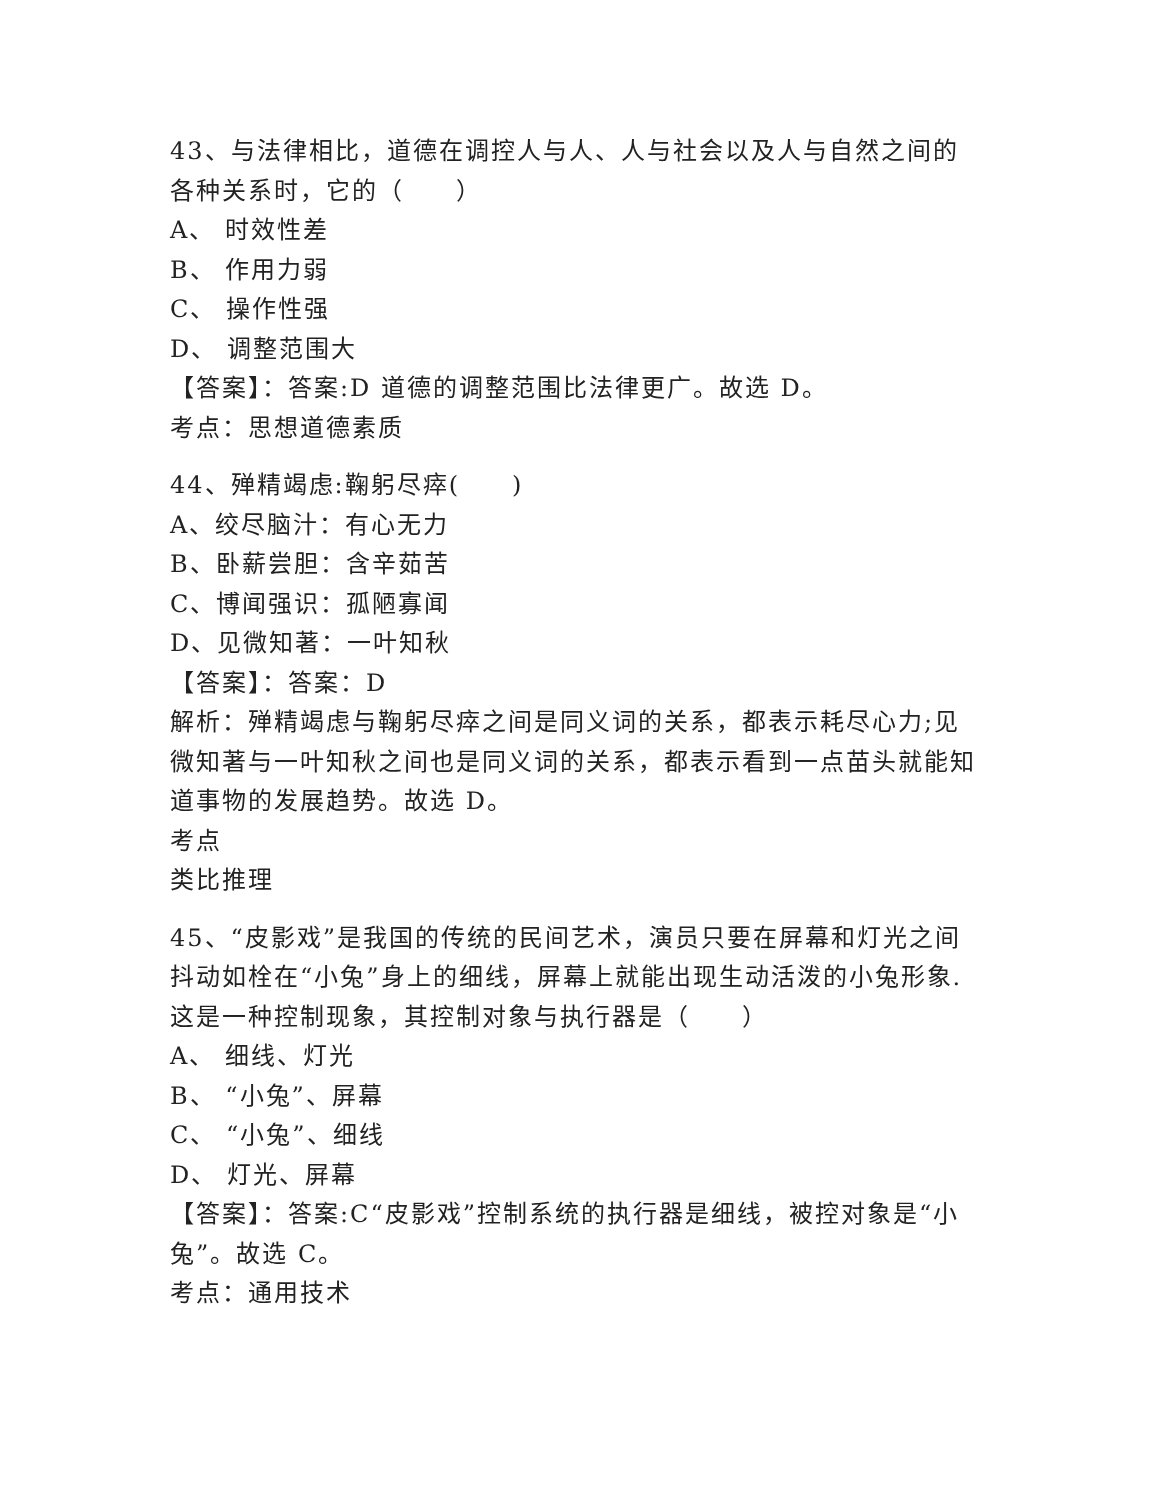43、与法律相比，道德在调控人与人、人与社会以及人与自然之间的各种关系时，它的（　　）
A、 时效性差
B、 作用力弱
C、 操作性强
D、 调整范围大
【答案】：答案:D 道德的调整范围比法律更广。故选 D。
考点：思想道德素质
44、殚精竭虑:鞠躬尽瘁(　　)
A、绞尽脑汁：有心无力
B、卧薪尝胆：含辛茹苦
C、博闻强识：孤陋寡闻
D、见微知著：一叶知秋
【答案】：答案：D
解析：殚精竭虑与鞠躬尽瘁之间是同义词的关系，都表示耗尽心力;见微知著与一叶知秋之间也是同义词的关系，都表示看到一点苗头就能知道事物的发展趋势。故选 D。
考点
类比推理
45、“皮影戏”是我国的传统的民间艺术，演员只要在屏幕和灯光之间抖动如栓在“小兔”身上的细线，屏幕上就能出现生动活泼的小兔形象.这是一种控制现象，其控制对象与执行器是（　　）
A、 细线、灯光
B、 “小兔”、屏幕
C、 “小兔”、细线
D、 灯光、屏幕
【答案】：答案:C“皮影戏”控制系统的执行器是细线，被控对象是“小兔”。故选 C。
考点：通用技术